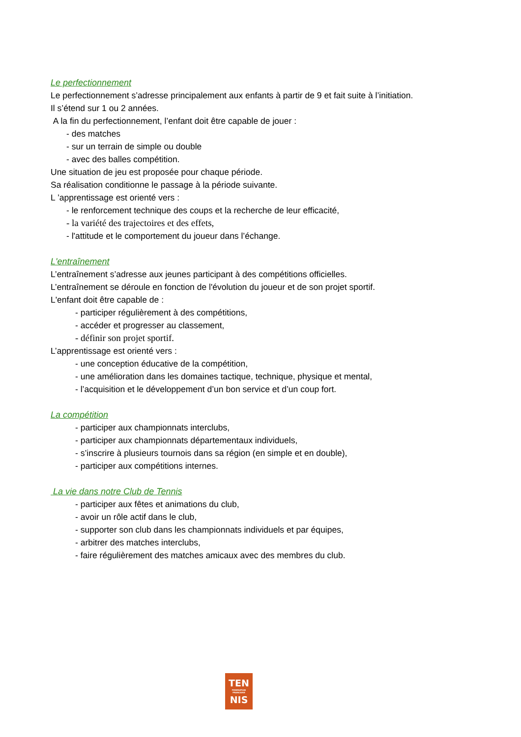Le perfectionnement
Le perfectionnement s’adresse principalement aux enfants à partir de 9 et fait suite à l’initiation.
Il s’étend sur 1 ou 2 années.
A la fin du perfectionnement, l’enfant doit être capable de jouer :
- des matches
- sur un terrain de simple ou double
- avec des balles compétition.
Une situation de jeu est proposée pour chaque période.
Sa réalisation conditionne le passage à la période suivante.
L ’apprentissage est orienté vers :
- le renforcement technique des coups et la recherche de leur efficacité,
- la variété des trajectoires et des effets,
- l'attitude et le comportement du joueur dans l’échange.
L'entraînement
L’entraînement s’adresse aux jeunes participant à des compétitions officielles.
L’entraînement se déroule en fonction de l'évolution du joueur et de son projet sportif.
L'enfant doit être capable de :
- participer régulièrement à des compétitions,
- accéder et progresser au classement,
- définir son projet sportif.
L’apprentissage est orienté vers :
- une conception éducative de la compétition,
- une amélioration dans les domaines tactique, technique, physique et mental,
- l’acquisition et le développement d’un bon service et d’un coup fort.
La compétition
- participer aux championnats interclubs,
- participer aux championnats départementaux individuels,
- s’inscrire à plusieurs tournois dans sa région (en simple et en double),
- participer aux compétitions internes.
La vie dans notre Club de Tennis
- participer aux fêtes et animations du club,
- avoir un rôle actif dans le club,
- supporter son club dans les championnats individuels et par équipes,
- arbitrer des matches interclubs,
- faire régulièrement des matches amicaux avec des membres du club.
TEN
FEDERATION
FRANCAISE
NIS